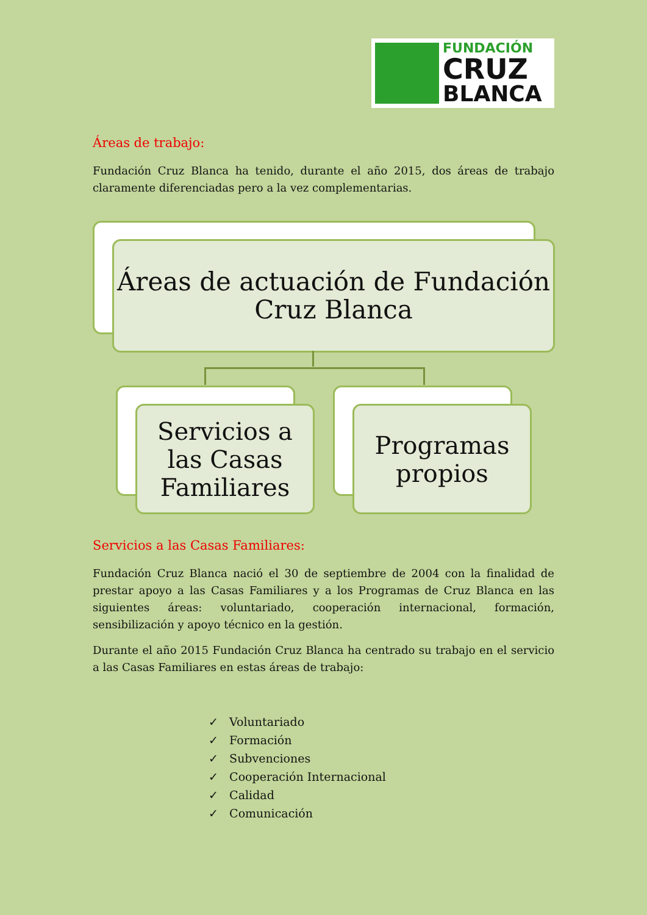FUNDACIÓN
CRUZ
BLANCA
Áreas de trabajo:
Fundación Cruz Blanca ha tenido, durante el año 2015, dos áreas de trabajo claramente diferenciadas pero a la vez complementarias.
Áreas de actuación de Fundación Cruz Blanca
Servicios a las Casas Familiares
Programas propios
Servicios a las Casas Familiares:
Fundación Cruz Blanca nació el 30 de septiembre de 2004 con la finalidad de prestar apoyo a las Casas Familiares y a los Programas de Cruz Blanca en las siguientes áreas: voluntariado, cooperación internacional, formación, sensibilización y apoyo técnico en la gestión.
Durante el año 2015 Fundación Cruz Blanca ha centrado su trabajo en el servicio a las Casas Familiares en estas áreas de trabajo:
✓ Voluntariado
✓ Formación
✓ Subvenciones
✓ Cooperación Internacional
✓ Calidad
✓ Comunicación